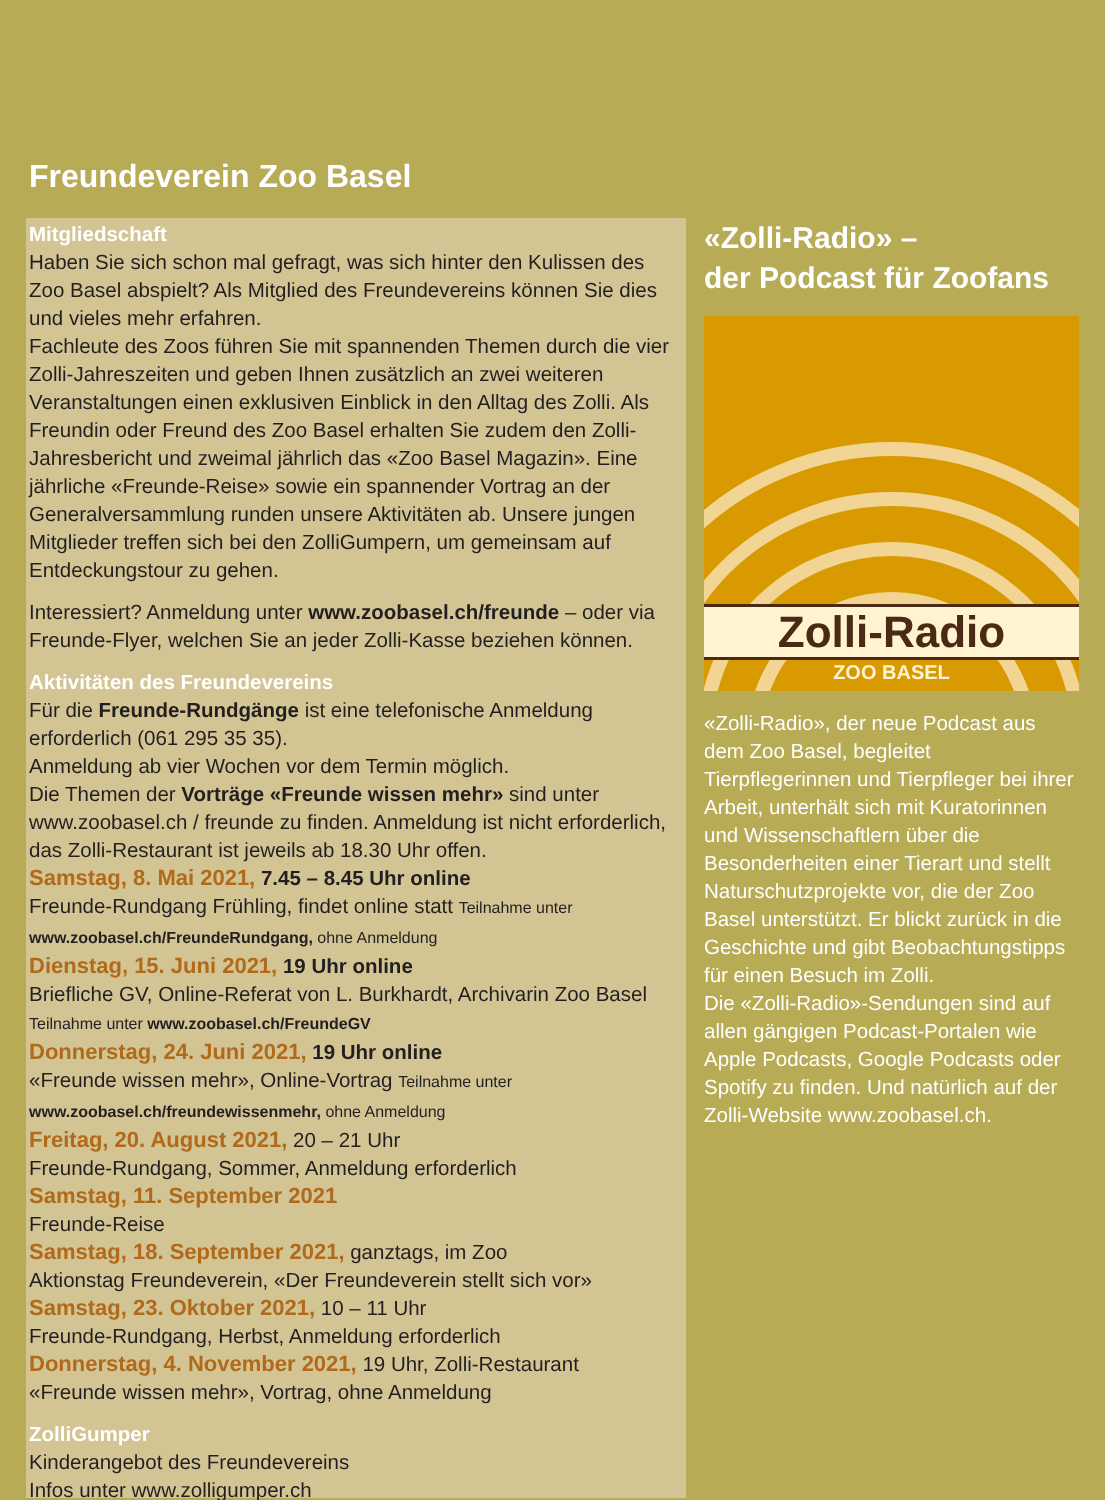Freundeverein Zoo Basel
Mitgliedschaft
Haben Sie sich schon mal gefragt, was sich hinter den Kulissen des Zoo Basel abspielt? Als Mitglied des Freundevereins können Sie dies und vieles mehr erfahren.
Fachleute des Zoos führen Sie mit spannenden Themen durch die vier Zolli-Jahreszeiten und geben Ihnen zusätzlich an zwei weiteren Veranstaltungen einen exklusiven Einblick in den Alltag des Zolli. Als Freundin oder Freund des Zoo Basel erhalten Sie zudem den Zolli-Jahresbericht und zweimal jährlich das «Zoo Basel Magazin». Eine jährliche «Freunde-Reise» sowie ein spannender Vortrag an der Generalversammlung runden unsere Aktivitäten ab. Unsere jungen Mitglieder treffen sich bei den ZolliGumpern, um gemeinsam auf Entdeckungstour zu gehen.
Interessiert? Anmeldung unter www.zoobasel.ch/freunde – oder via Freunde-Flyer, welchen Sie an jeder Zolli-Kasse beziehen können.
Aktivitäten des Freundevereins
Für die Freunde-Rundgänge ist eine telefonische Anmeldung erforderlich (061 295 35 35).
Anmeldung ab vier Wochen vor dem Termin möglich.
Die Themen der Vorträge «Freunde wissen mehr» sind unter www.zoobasel.ch / freunde zu finden. Anmeldung ist nicht erforderlich, das Zolli-Restaurant ist jeweils ab 18.30 Uhr offen.
Samstag, 8. Mai 2021, 7.45 – 8.45 Uhr online
Freunde-Rundgang Frühling, findet online statt Teilnahme unter www.zoobasel.ch/FreundeRundgang, ohne Anmeldung
Dienstag, 15. Juni 2021, 19 Uhr online
Briefliche GV, Online-Referat von L. Burkhardt, Archivarin Zoo Basel
Teilnahme unter www.zoobasel.ch/FreundeGV
Donnerstag, 24. Juni 2021, 19 Uhr online
«Freunde wissen mehr», Online-Vortrag Teilnahme unter www.zoobasel.ch/freundewissenmehr, ohne Anmeldung
Freitag, 20. August 2021, 20 – 21 Uhr
Freunde-Rundgang, Sommer, Anmeldung erforderlich
Samstag, 11. September 2021
Freunde-Reise
Samstag, 18. September 2021, ganztags, im Zoo
Aktionstag Freundeverein, «Der Freundeverein stellt sich vor»
Samstag, 23. Oktober 2021, 10 – 11 Uhr
Freunde-Rundgang, Herbst, Anmeldung erforderlich
Donnerstag, 4. November 2021, 19 Uhr, Zolli-Restaurant
«Freunde wissen mehr», Vortrag, ohne Anmeldung
ZolliGumper
Kinderangebot des Freundevereins
Infos unter www.zolligumper.ch
«Zolli-Radio» –
der Podcast für Zoofans
Zolli-Radio
ZOO BASEL
«Zolli-Radio», der neue Podcast aus dem Zoo Basel, begleitet Tierpflegerinnen und Tierpfleger bei ihrer Arbeit, unterhält sich mit Kuratorinnen und Wissenschaftlern über die Besonderheiten einer Tierart und stellt Naturschutzprojekte vor, die der Zoo Basel unterstützt. Er blickt zurück in die Geschichte und gibt Beobachtungstipps für einen Besuch im Zolli.
Die «Zolli-Radio»-Sendungen sind auf allen gängigen Podcast-Portalen wie Apple Podcasts, Google Podcasts oder Spotify zu finden. Und natürlich auf der Zolli-Website www.zoobasel.ch.